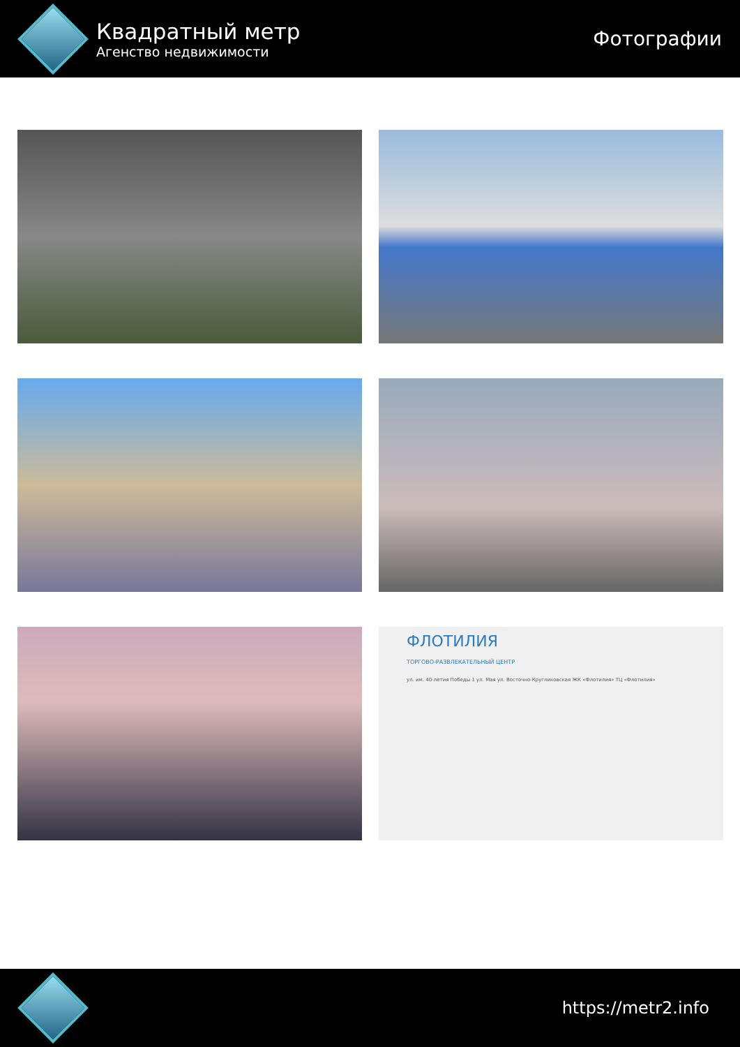Квадратный метр
Агенство недвижимости
Фотографии
ФЛОТИЛИЯ
ТОРГОВО-РАЗВЛЕКАТЕЛЬНЫЙ ЦЕНТР
ул. им. 40-летия Победы 1 ул. Мая ул. Восточно-Кругликовская ЖК «Флотилия» ТЦ «Флотилия»
https://metr2.info